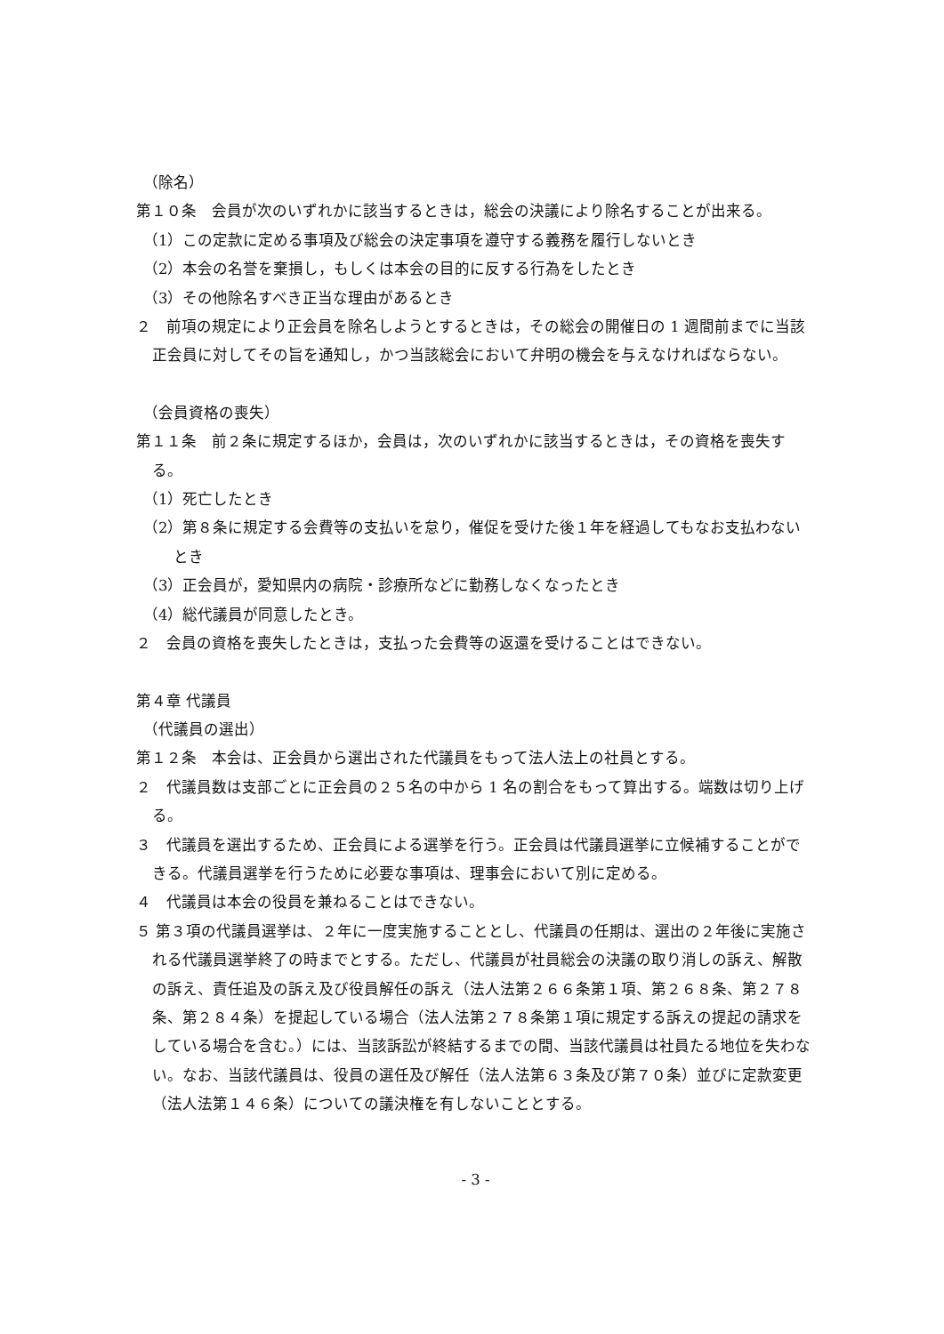（除名）
第１０条　会員が次のいずれかに該当するときは，総会の決議により除名することが出来る。
（1）この定款に定める事項及び総会の決定事項を遵守する義務を履行しないとき
（2）本会の名誉を棄損し，もしくは本会の目的に反する行為をしたとき
（3）その他除名すべき正当な理由があるとき
２　前項の規定により正会員を除名しようとするときは，その総会の開催日の 1 週間前までに当該正会員に対してその旨を通知し，かつ当該総会において弁明の機会を与えなければならない。
（会員資格の喪失）
第１１条　前２条に規定するほか，会員は，次のいずれかに該当するときは，その資格を喪失する。
（1）死亡したとき
（2）第８条に規定する会費等の支払いを怠り，催促を受けた後１年を経過してもなお支払わないとき
（3）正会員が，愛知県内の病院・診療所などに勤務しなくなったとき
（4）総代議員が同意したとき。
２　会員の資格を喪失したときは，支払った会費等の返還を受けることはできない。
第４章 代議員
（代議員の選出）
第１２条　本会は、正会員から選出された代議員をもって法人法上の社員とする。
２　代議員数は支部ごとに正会員の２５名の中から 1 名の割合をもって算出する。端数は切り上げる。
３　代議員を選出するため、正会員による選挙を行う。正会員は代議員選挙に立候補することができる。代議員選挙を行うために必要な事項は、理事会において別に定める。
４　代議員は本会の役員を兼ねることはできない。
５ 第３項の代議員選挙は、２年に一度実施することとし、代議員の任期は、選出の２年後に実施される代議員選挙終了の時までとする。ただし、代議員が社員総会の決議の取り消しの訴え、解散の訴え、責任追及の訴え及び役員解任の訴え（法人法第２６６条第１項、第２６８条、第２７８条、第２８４条）を提起している場合（法人法第２７８条第１項に規定する訴えの提起の請求をしている場合を含む。）には、当該訴訟が終結するまでの間、当該代議員は社員たる地位を失わない。なお、当該代議員は、役員の選任及び解任（法人法第６３条及び第７０条）並びに定款変更（法人法第１４６条）についての議決権を有しないこととする。
- 3 -